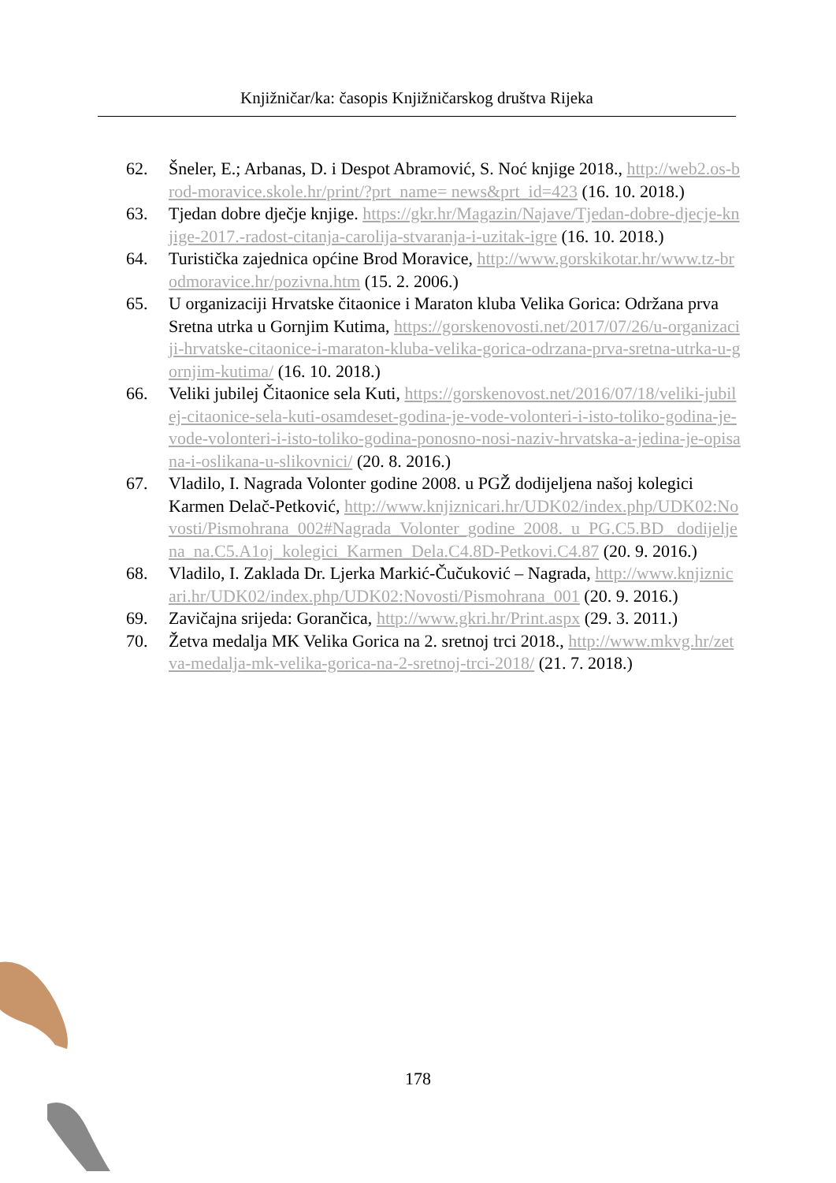Knjižničar/ka: časopis Knjižničarskog društva Rijeka
62. Šneler, E.; Arbanas, D. i Despot Abramović, S. Noć knjige 2018., http://web2.os-brod-moravice.skole.hr/print/?prt_name= news&prt_id=423 (16. 10. 2018.)
63. Tjedan dobre dječje knjige. https://gkr.hr/Magazin/Najave/Tjedan-dobre-djecje-knjige-2017.-radost-citanja-carolija-stvaranja-i-uzitak-igre (16. 10. 2018.)
64. Turistička zajednica općine Brod Moravice, http://www.gorskikotar.hr/www.tz-brodmoravice.hr/pozivna.htm (15. 2. 2006.)
65. U organizaciji Hrvatske čitaonice i Maraton kluba Velika Gorica: Održana prva Sretna utrka u Gornjim Kutima, https://gorskenovosti.net/2017/07/26/u-organizaciji-hrvatske-citaonice-i-maraton-kluba-velika-gorica-odrzana-prva-sretna-utrka-u-gornjim-kutima/ (16. 10. 2018.)
66. Veliki jubilej Čitaonice sela Kuti, https://gorskenovost.net/2016/07/18/veliki-jubilej-citaonice-sela-kuti-osamdeset-godina-je-vode-volonteri-i-isto-toliko-godina-je-vode-volonteri-i-isto-toliko-godina-ponosno-nosi-naziv-hrvatska-a-jedina-je-opisana-i-oslikana-u-slikovnici/ (20. 8. 2016.)
67. Vladilo, I. Nagrada Volonter godine 2008. u PGŽ dodijeljena našoj kolegici Karmen Delač-Petković, http://www.knjiznicari.hr/UDK02/index.php/UDK02:Novosti/Pismohrana_002#Nagrada_Volonter_godine_2008._u_PG.C5.BD_ dodijeljena_na.C5.A1oj_kolegici_Karmen_Dela.C4.8D-Petkovi.C4.87 (20. 9. 2016.)
68. Vladilo, I. Zaklada Dr. Ljerka Markić-Čučuković – Nagrada, http://www.knjiznicari.hr/UDK02/index.php/UDK02:Novosti/Pismohrana_001 (20. 9. 2016.)
69. Zavičajna srijeda: Gorančica, http://www.gkri.hr/Print.aspx (29. 3. 2011.)
70. Žetva medalja MK Velika Gorica na 2. sretnoj trci 2018., http://www.mkvg.hr/zetva-medalja-mk-velika-gorica-na-2-sretnoj-trci-2018/ (21. 7. 2018.)
178